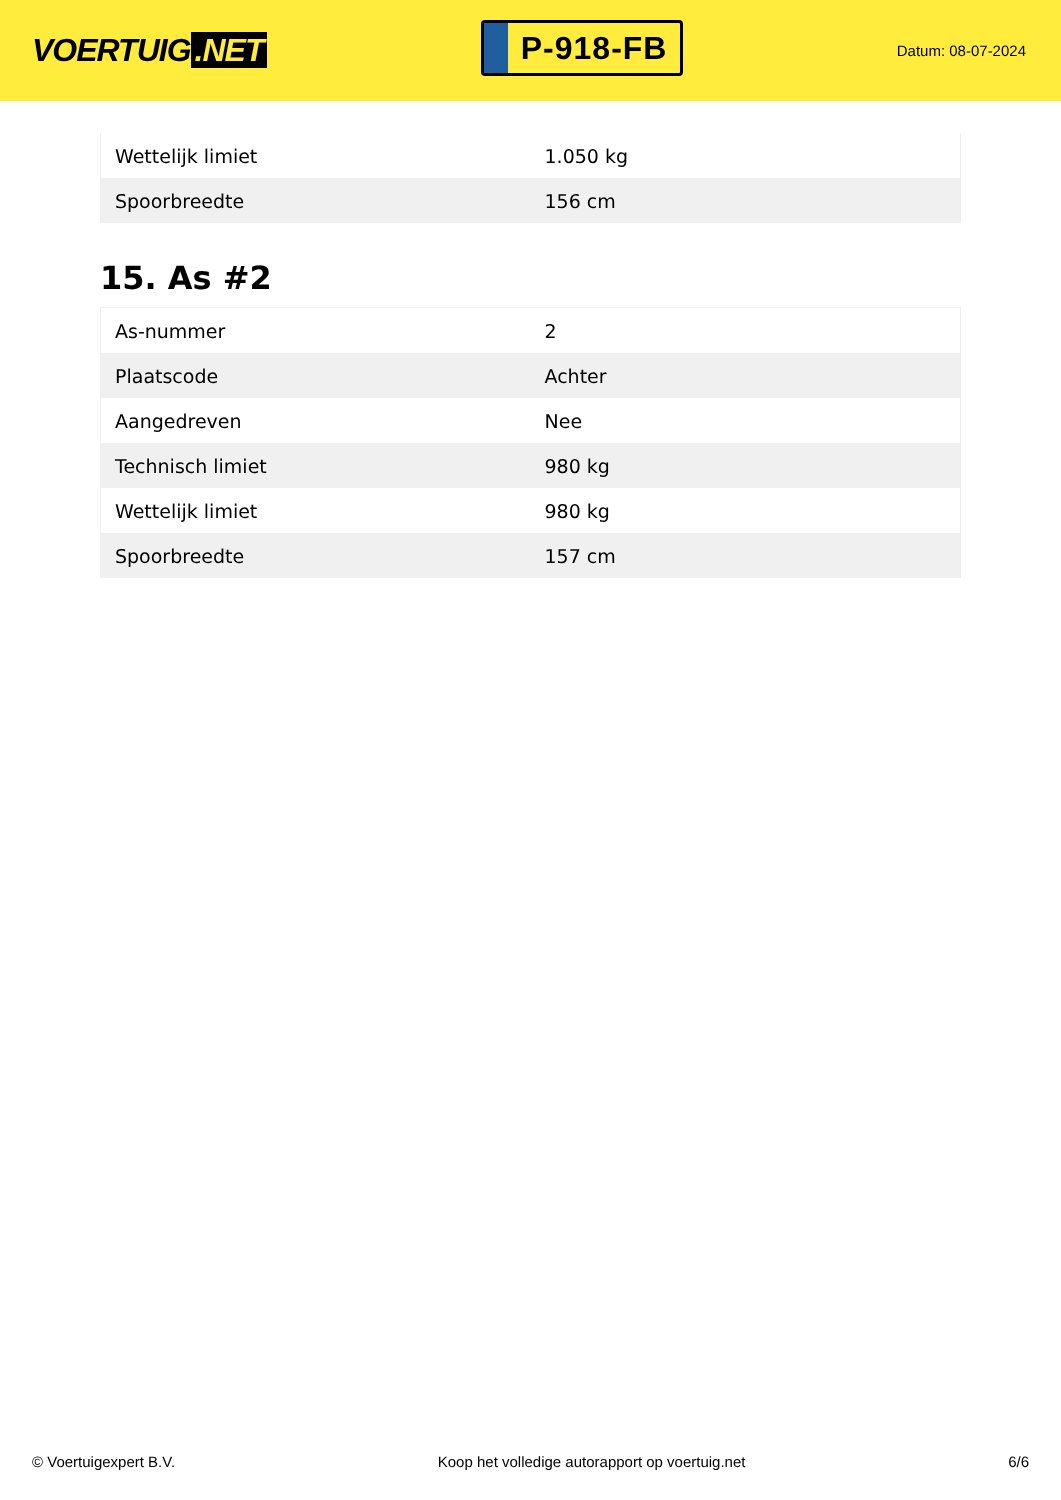VOERTUIG.NET
P-918-FB
Datum: 08-07-2024
| Wettelijk limiet | 1.050 kg |
| Spoorbreedte | 156 cm |
15. As #2
| As-nummer | 2 |
| Plaatscode | Achter |
| Aangedreven | Nee |
| Technisch limiet | 980 kg |
| Wettelijk limiet | 980 kg |
| Spoorbreedte | 157 cm |
© Voertuigexpert B.V. Koop het volledige autorapport op voertuig.net 6/6